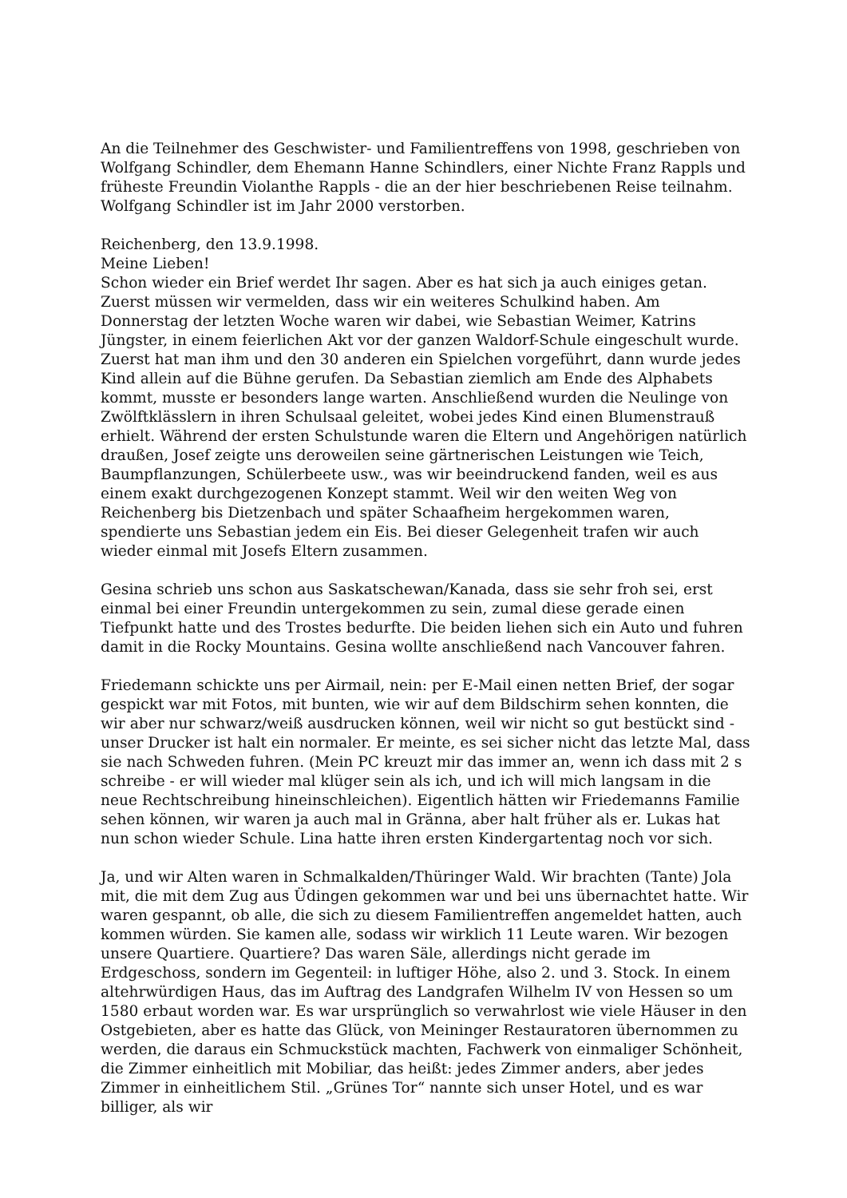An die Teilnehmer des Geschwister- und Familientreffens von 1998, geschrieben von Wolfgang Schindler, dem Ehemann Hanne Schindlers, einer Nichte Franz Rappls und früheste Freundin Violanthe Rappls - die an der hier beschriebenen Reise teilnahm. Wolfgang Schindler ist im Jahr 2000 verstorben.
Reichenberg, den 13.9.1998.
Meine Lieben!
Schon wieder ein Brief werdet Ihr sagen. Aber es hat sich ja auch einiges getan. Zuerst müssen wir vermelden, dass wir ein weiteres Schulkind haben. Am Donnerstag der letzten Woche waren wir dabei, wie Sebastian Weimer, Katrins Jüngster, in einem feierlichen Akt vor der ganzen Waldorf-Schule eingeschult wurde. Zuerst hat man ihm und den 30 anderen ein Spielchen vorgeführt, dann wurde jedes Kind allein auf die Bühne gerufen. Da Sebastian ziemlich am Ende des Alphabets kommt, musste er besonders lange warten. Anschließend wurden die Neulinge von Zwölftklässlern in ihren Schulsaal geleitet, wobei jedes Kind einen Blumenstrauß erhielt. Während der ersten Schulstunde waren die Eltern und Angehörigen natürlich draußen, Josef zeigte uns deroweilen seine gärtnerischen Leistungen wie Teich, Baumpflanzungen, Schülerbeete usw., was wir beeindruckend fanden, weil es aus einem exakt durchgezogenen Konzept stammt. Weil wir den weiten Weg von Reichenberg bis Dietzenbach und später Schaafheim hergekommen waren, spendierte uns Sebastian jedem ein Eis. Bei dieser Gelegenheit trafen wir auch wieder einmal mit Josefs Eltern zusammen.
Gesina schrieb uns schon aus Saskatschewan/Kanada, dass sie sehr froh sei, erst einmal bei einer Freundin untergekommen zu sein, zumal diese gerade einen Tiefpunkt hatte und des Trostes bedurfte. Die beiden liehen sich ein Auto und fuhren damit in die Rocky Mountains. Gesina wollte anschließend nach Vancouver fahren.
Friedemann schickte uns per Airmail, nein: per E-Mail einen netten Brief, der sogar gespickt war mit Fotos, mit bunten, wie wir auf dem Bildschirm sehen konnten, die wir aber nur schwarz/weiß ausdrucken können, weil wir nicht so gut bestückt sind - unser Drucker ist halt ein normaler. Er meinte, es sei sicher nicht das letzte Mal, dass sie nach Schweden fuhren. (Mein PC kreuzt mir das immer an, wenn ich dass mit 2 s schreibe - er will wieder mal klüger sein als ich, und ich will mich langsam in die neue Rechtschreibung hineinschleichen). Eigentlich hätten wir Friedemanns Familie sehen können, wir waren ja auch mal in Gränna, aber halt früher als er. Lukas hat nun schon wieder Schule. Lina hatte ihren ersten Kindergartentag noch vor sich.
Ja, und wir Alten waren in Schmalkalden/Thüringer Wald. Wir brachten (Tante) Jola mit, die mit dem Zug aus Üdingen gekommen war und bei uns übernachtet hatte. Wir waren gespannt, ob alle, die sich zu diesem Familientreffen angemeldet hatten, auch kommen würden. Sie kamen alle, sodass wir wirklich 11 Leute waren. Wir bezogen unsere Quartiere. Quartiere? Das waren Säle, allerdings nicht gerade im Erdgeschoss, sondern im Gegenteil: in luftiger Höhe, also 2. und 3. Stock. In einem altehrwürdigen Haus, das im Auftrag des Landgrafen Wilhelm IV von Hessen so um 1580 erbaut worden war. Es war ursprünglich so verwahrlost wie viele Häuser in den Ostgebieten, aber es hatte das Glück, von Meininger Restauratoren übernommen zu werden, die daraus ein Schmuckstück machten, Fachwerk von einmaliger Schönheit, die Zimmer einheitlich mit Mobiliar, das heißt: jedes Zimmer anders, aber jedes Zimmer in einheitlichem Stil. „Grünes Tor“ nannte sich unser Hotel, und es war billiger, als wir